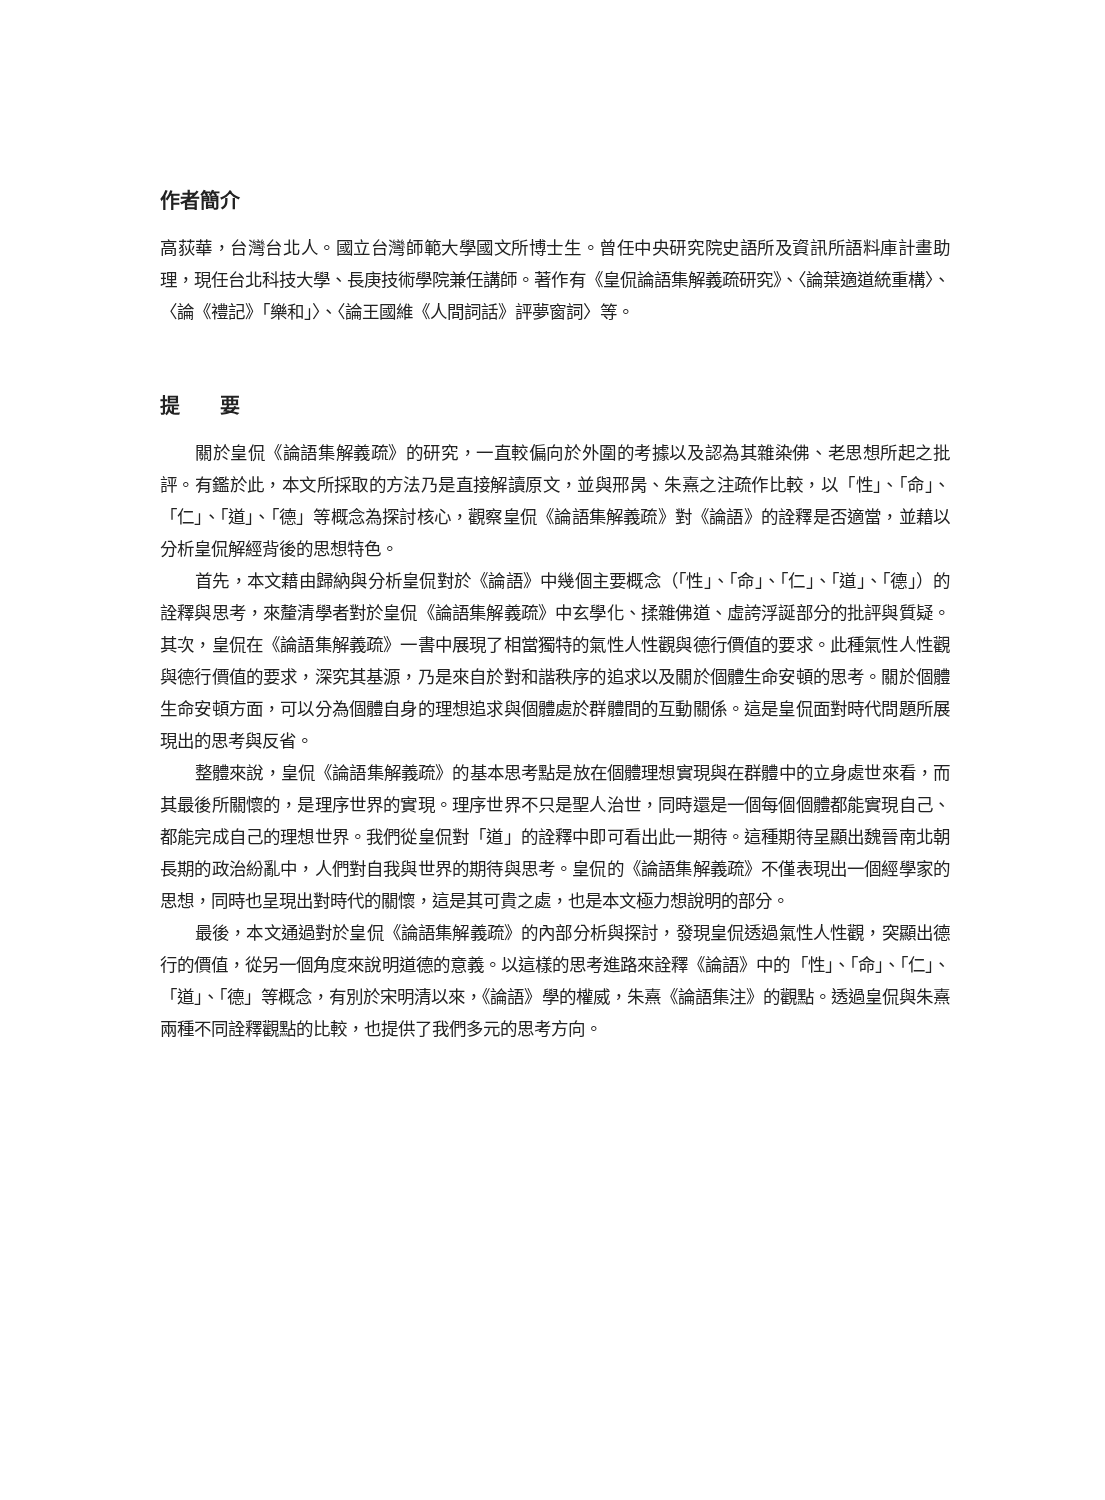作者簡介
高荻華，台灣台北人。國立台灣師範大學國文所博士生。曾任中央研究院史語所及資訊所語料庫計畫助理，現任台北科技大學、長庚技術學院兼任講師。著作有《皇侃論語集解義疏研究》、〈論葉適道統重構〉、〈論《禮記》「樂和」〉、〈論王國維《人間詞話》評夢窗詞〉等。
提　　要
關於皇侃《論語集解義疏》的研究，一直較偏向於外圍的考據以及認為其雜染佛、老思想所起之批評。有鑑於此，本文所採取的方法乃是直接解讀原文，並與邢昺、朱熹之注疏作比較，以「性」、「命」、「仁」、「道」、「德」等概念為探討核心，觀察皇侃《論語集解義疏》對《論語》的詮釋是否適當，並藉以分析皇侃解經背後的思想特色。
首先，本文藉由歸納與分析皇侃對於《論語》中幾個主要概念（「性」、「命」、「仁」、「道」、「德」）的詮釋與思考，來釐清學者對於皇侃《論語集解義疏》中玄學化、揉雜佛道、虛誇浮誕部分的批評與質疑。其次，皇侃在《論語集解義疏》一書中展現了相當獨特的氣性人性觀與德行價值的要求。此種氣性人性觀與德行價值的要求，深究其基源，乃是來自於對和諧秩序的追求以及關於個體生命安頓的思考。關於個體生命安頓方面，可以分為個體自身的理想追求與個體處於群體間的互動關係。這是皇侃面對時代問題所展現出的思考與反省。
整體來說，皇侃《論語集解義疏》的基本思考點是放在個體理想實現與在群體中的立身處世來看，而其最後所關懷的，是理序世界的實現。理序世界不只是聖人治世，同時還是一個每個個體都能實現自己、都能完成自己的理想世界。我們從皇侃對「道」的詮釋中即可看出此一期待。這種期待呈顯出魏晉南北朝長期的政治紛亂中，人們對自我與世界的期待與思考。皇侃的《論語集解義疏》不僅表現出一個經學家的思想，同時也呈現出對時代的關懷，這是其可貴之處，也是本文極力想說明的部分。
最後，本文通過對於皇侃《論語集解義疏》的內部分析與探討，發現皇侃透過氣性人性觀，突顯出德行的價值，從另一個角度來說明道德的意義。以這樣的思考進路來詮釋《論語》中的「性」、「命」、「仁」、「道」、「德」等概念，有別於宋明清以來，《論語》學的權威，朱熹《論語集注》的觀點。透過皇侃與朱熹兩種不同詮釋觀點的比較，也提供了我們多元的思考方向。